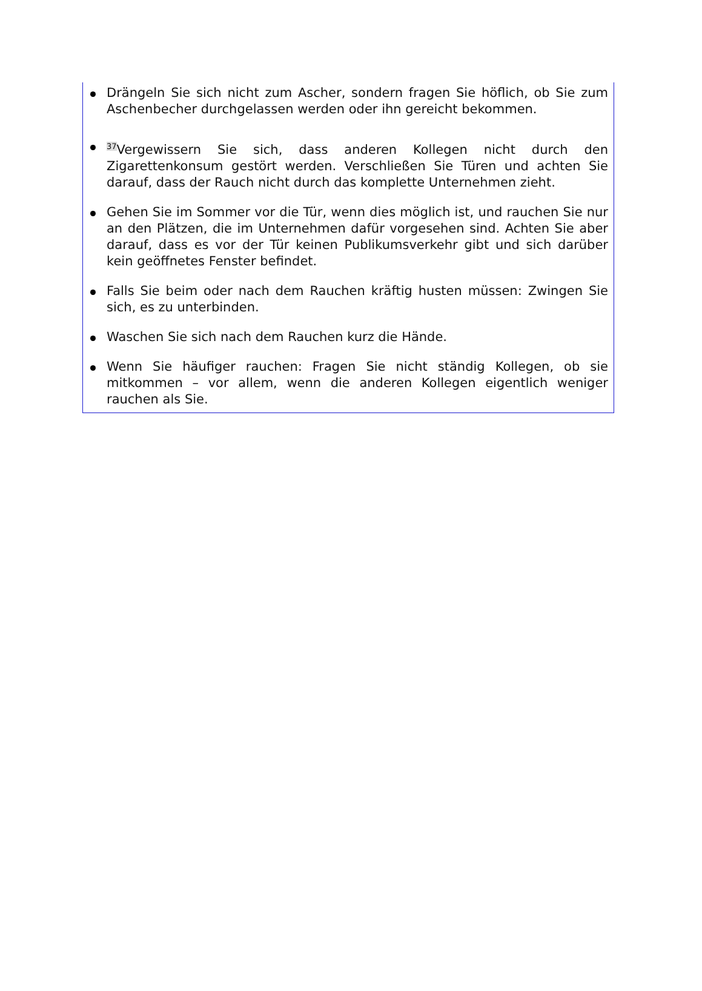Drängeln Sie sich nicht zum Ascher, sondern fragen Sie höflich, ob Sie zum Aschenbecher durchgelassen werden oder ihn gereicht bekommen.
<sup>37</sup> Vergewissern Sie sich, dass anderen Kollegen nicht durch den Zigarettenkonsum gestört werden. Verschließen Sie Türen und achten Sie darauf, dass der Rauch nicht durch das komplette Unternehmen zieht.
Gehen Sie im Sommer vor die Tür, wenn dies möglich ist, und rauchen Sie nur an den Plätzen, die im Unternehmen dafür vorgesehen sind. Achten Sie aber darauf, dass es vor der Tür keinen Publikumsverkehr gibt und sich darüber kein geöffnetes Fenster befindet.
Falls Sie beim oder nach dem Rauchen kräftig husten müssen: Zwingen Sie sich, es zu unterbinden.
Waschen Sie sich nach dem Rauchen kurz die Hände.
Wenn Sie häufiger rauchen: Fragen Sie nicht ständig Kollegen, ob sie mitkommen – vor allem, wenn die anderen Kollegen eigentlich weniger rauchen als Sie.